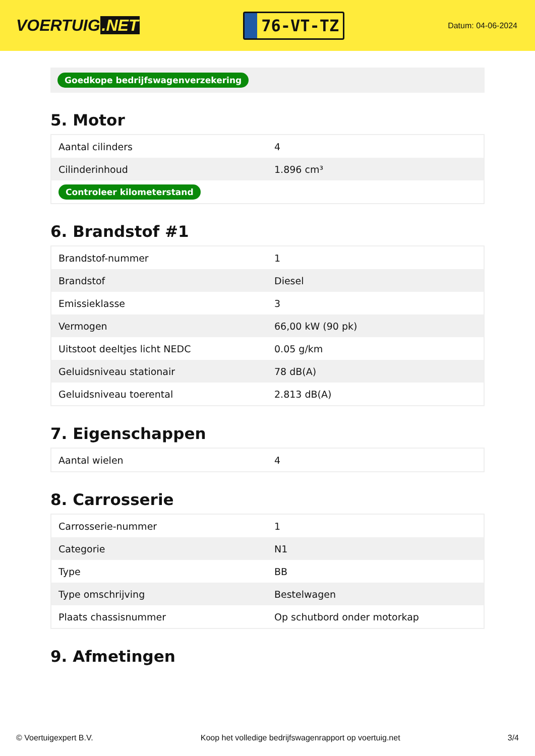VOERTUIG.NET
76-VT-TZ
Datum: 04-06-2024
Goedkope bedrijfswagenverzekering
5. Motor
| Aantal cilinders | 4 |
| Cilinderinhoud | 1.896 cm³ |
| Controleer kilometerstand | |
6. Brandstof #1
| Brandstof-nummer | 1 |
| Brandstof | Diesel |
| Emissieklasse | 3 |
| Vermogen | 66,00 kW (90 pk) |
| Uitstoot deeltjes licht NEDC | 0.05 g/km |
| Geluidsniveau stationair | 78 dB(A) |
| Geluidsniveau toerental | 2.813 dB(A) |
7. Eigenschappen
| Aantal wielen | 4 |
8. Carrosserie
| Carrosserie-nummer | 1 |
| Categorie | N1 |
| Type | BB |
| Type omschrijving | Bestelwagen |
| Plaats chassisnummer | Op schutbord onder motorkap |
9. Afmetingen
© Voertuigexpert B.V. Koop het volledige bedrijfswagenrapport op voertuig.net 3/4